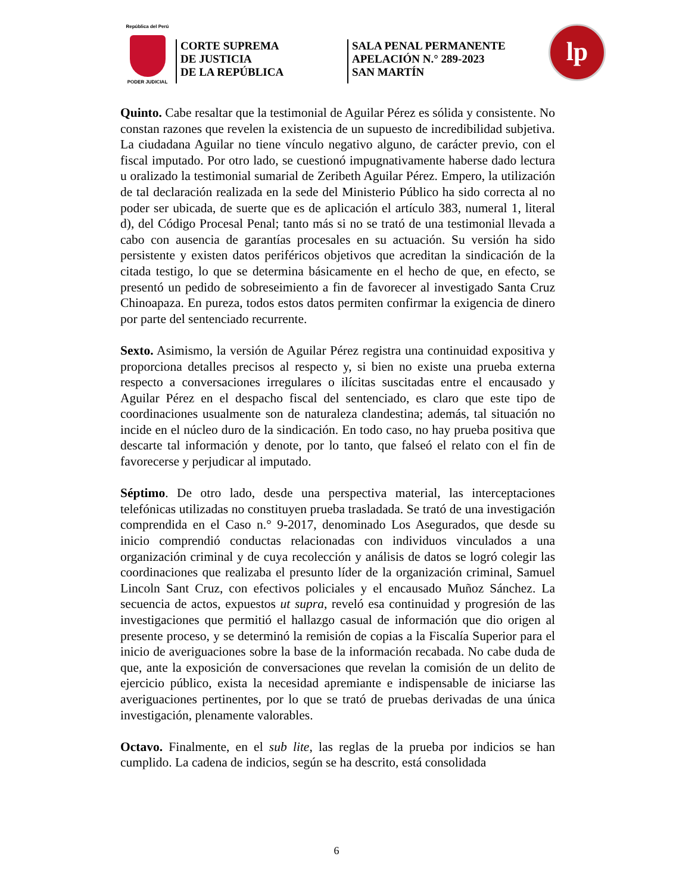República del Perú
PODER JUDICIAL
CORTE SUPREMA
DE JUSTICIA
DE LA REPÚBLICA
SALA PENAL PERMANENTE
APELACIÓN N.° 289-2023
SAN MARTÍN
lp
Quinto. Cabe resaltar que la testimonial de Aguilar Pérez es sólida y consistente. No constan razones que revelen la existencia de un supuesto de incredibilidad subjetiva. La ciudadana Aguilar no tiene vínculo negativo alguno, de carácter previo, con el fiscal imputado. Por otro lado, se cuestionó impugnativamente haberse dado lectura u oralizado la testimonial sumarial de Zeribeth Aguilar Pérez. Empero, la utilización de tal declaración realizada en la sede del Ministerio Público ha sido correcta al no poder ser ubicada, de suerte que es de aplicación el artículo 383, numeral 1, literal d), del Código Procesal Penal; tanto más si no se trató de una testimonial llevada a cabo con ausencia de garantías procesales en su actuación. Su versión ha sido persistente y existen datos periféricos objetivos que acreditan la sindicación de la citada testigo, lo que se determina básicamente en el hecho de que, en efecto, se presentó un pedido de sobreseimiento a fin de favorecer al investigado Santa Cruz Chinoapaza. En pureza, todos estos datos permiten confirmar la exigencia de dinero por parte del sentenciado recurrente.
Sexto. Asimismo, la versión de Aguilar Pérez registra una continuidad expositiva y proporciona detalles precisos al respecto y, si bien no existe una prueba externa respecto a conversaciones irregulares o ilícitas suscitadas entre el encausado y Aguilar Pérez en el despacho fiscal del sentenciado, es claro que este tipo de coordinaciones usualmente son de naturaleza clandestina; además, tal situación no incide en el núcleo duro de la sindicación. En todo caso, no hay prueba positiva que descarte tal información y denote, por lo tanto, que falseó el relato con el fin de favorecerse y perjudicar al imputado.
Séptimo. De otro lado, desde una perspectiva material, las interceptaciones telefónicas utilizadas no constituyen prueba trasladada. Se trató de una investigación comprendida en el Caso n.° 9-2017, denominado Los Asegurados, que desde su inicio comprendió conductas relacionadas con individuos vinculados a una organización criminal y de cuya recolección y análisis de datos se logró colegir las coordinaciones que realizaba el presunto líder de la organización criminal, Samuel Lincoln Sant Cruz, con efectivos policiales y el encausado Muñoz Sánchez. La secuencia de actos, expuestos ut supra, reveló esa continuidad y progresión de las investigaciones que permitió el hallazgo casual de información que dio origen al presente proceso, y se determinó la remisión de copias a la Fiscalía Superior para el inicio de averiguaciones sobre la base de la información recabada. No cabe duda de que, ante la exposición de conversaciones que revelan la comisión de un delito de ejercicio público, exista la necesidad apremiante e indispensable de iniciarse las averiguaciones pertinentes, por lo que se trató de pruebas derivadas de una única investigación, plenamente valorables.
Octavo. Finalmente, en el sub lite, las reglas de la prueba por indicios se han cumplido. La cadena de indicios, según se ha descrito, está consolidada
6